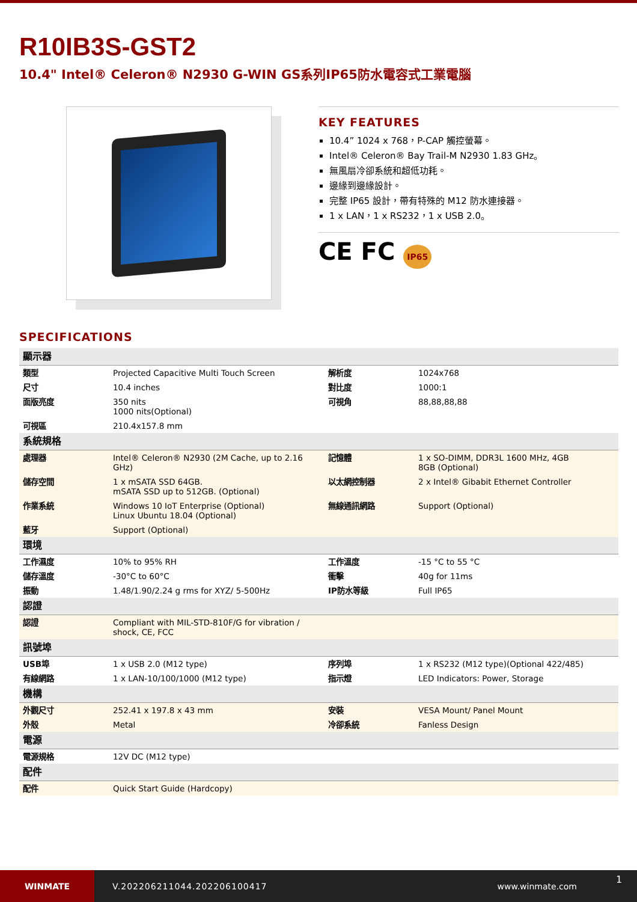R10IB3S-GST2
10.4" Intel® Celeron® N2930 G-WIN GS系列IP65防水電容式工業電腦
KEY FEATURES
10.4” 1024 x 768，P-CAP 觸控螢幕。
Intel® Celeron® Bay Trail-M N2930 1.83 GHz。
無風扇冷卻系統和超低功耗。
邊緣到邊緣設計。
完整 IP65 設計，帶有特殊的 M12 防水連接器。
1 x LAN，1 x RS232，1 x USB 2.0。
CE FC IP65
SPECIFICATIONS
| 顯示器 | | | |
| 類型 | Projected Capacitive Multi Touch Screen | 解析度 | 1024x768 |
| 尺寸 | 10.4 inches | 對比度 | 1000:1 |
| 面版亮度 | 350 nits 1000 nits(Optional) | 可視角 | 88,88,88,88 |
| 可視區 | 210.4x157.8 mm | | |
| 系統規格 | | | |
| 處理器 | Intel® Celeron® N2930 (2M Cache, up to 2.16 GHz) | 記憶體 | 1 x SO-DIMM, DDR3L 1600 MHz, 4GB 8GB (Optional) |
| 儲存空間 | 1 x mSATA SSD 64GB. mSATA SSD up to 512GB. (Optional) | 以太網控制器 | 2 x Intel® Gibabit Ethernet Controller |
| 作業系統 | Windows 10 IoT Enterprise (Optional) Linux Ubuntu 18.04 (Optional) | 無線通訊網路 | Support (Optional) |
| 藍牙 | Support (Optional) | | |
| 環境 | | | |
| 工作濕度 | 10% to 95% RH | 工作溫度 | -15 °C to 55 °C |
| 儲存溫度 | -30°C to 60°C | 衝擊 | 40g for 11ms |
| 振動 | 1.48/1.90/2.24 g rms for XYZ/ 5-500Hz | IP防水等級 | Full IP65 |
| 認證 | | | |
| 認證 | Compliant with MIL-STD-810F/G for vibration / shock, CE, FCC | | |
| 訊號埠 | | | |
| USB埠 | 1 x USB 2.0 (M12 type) | 序列埠 | 1 x RS232 (M12 type)(Optional 422/485) |
| 有線網路 | 1 x LAN-10/100/1000 (M12 type) | 指示燈 | LED Indicators: Power, Storage |
| 機構 | | | |
| 外觀尺寸 | 252.41 x 197.8 x 43 mm | 安裝 | VESA Mount/ Panel Mount |
| 外殼 | Metal | 冷卻系統 | Fanless Design |
| 電源 | | | |
| 電源規格 | 12V DC (M12 type) | | |
| 配件 | | | |
| 配件 | Quick Start Guide (Hardcopy) | | |
WINMATE
V.202206211044.202206100417 www.winmate.com
1